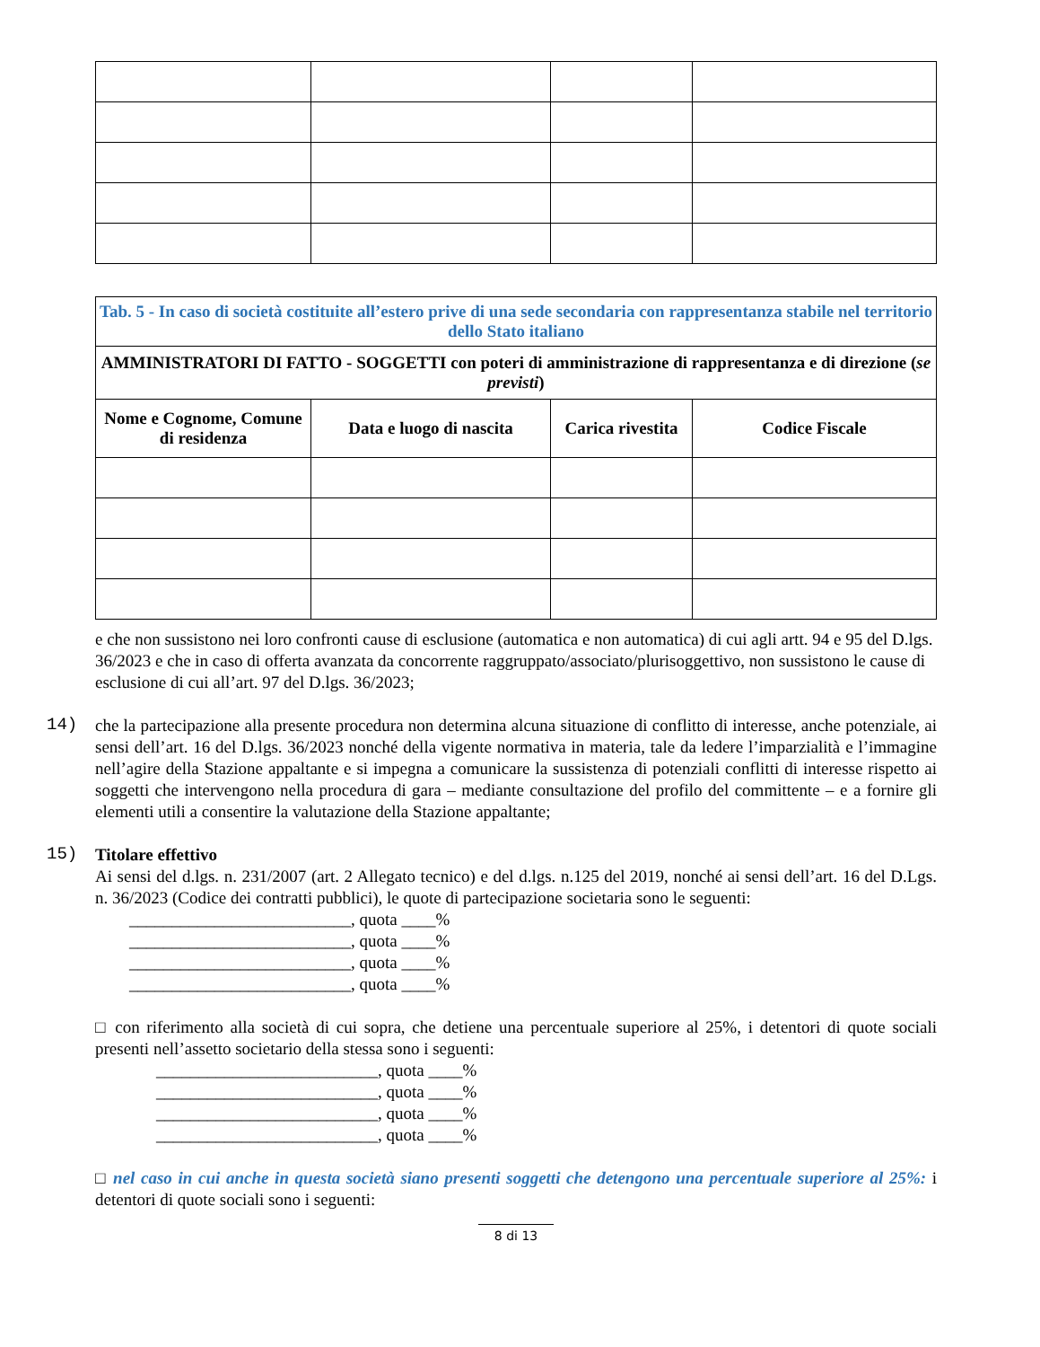| Tab. 5 - In caso di società costituite all’estero prive di una sede secondaria con rappresentanza stabile nel territorio dello Stato italiano | | | |
| --- | --- | --- | --- |
| AMMINISTRATORI DI FATTO - SOGGETTI con poteri di amministrazione di rappresentanza e di direzione ( se previsti ) | | | |
| Nome e Cognome, Comune di residenza | Data e luogo di nascita | Carica rivestita | Codice Fiscale |
e che non sussistono nei loro confronti cause di esclusione (automatica e non automatica) di cui agli artt. 94 e 95 del D.lgs. 36/2023 e che in caso di offerta avanzata da concorrente raggruppato/associato/plurisoggettivo, non sussistono le cause di esclusione di cui all’art. 97 del D.lgs. 36/2023;
14)
che la partecipazione alla presente procedura non determina alcuna situazione di conflitto di interesse, anche potenziale, ai sensi dell’art. 16 del D.lgs. 36/2023 nonché della vigente normativa in materia, tale da ledere l’imparzialità e l’immagine nell’agire della Stazione appaltante e si impegna a comunicare la sussistenza di potenziali conflitti di interesse rispetto ai soggetti che intervengono nella procedura di gara – mediante consultazione del profilo del committente – e a fornire gli elementi utili a consentire la valutazione della Stazione appaltante;
15)
Titolare effettivo
Ai sensi del d.lgs. n. 231/2007 (art. 2 Allegato tecnico) e del d.lgs. n.125 del 2019, nonché ai sensi dell’art. 16 del D.Lgs. n. 36/2023 (Codice dei contratti pubblici), le quote di partecipazione societaria sono le seguenti:
__________________________, quota ____%
__________________________, quota ____%
__________________________, quota ____%
__________________________, quota ____%
□ con riferimento alla società di cui sopra, che detiene una percentuale superiore al 25%, i detentori di quote sociali presenti nell’assetto societario della stessa sono i seguenti:
__________________________, quota ____%
__________________________, quota ____%
__________________________, quota ____%
__________________________, quota ____%
□ nel caso in cui anche in questa società siano presenti soggetti che detengono una percentuale superiore al 25%: i detentori di quote sociali sono i seguenti:
8 di 13